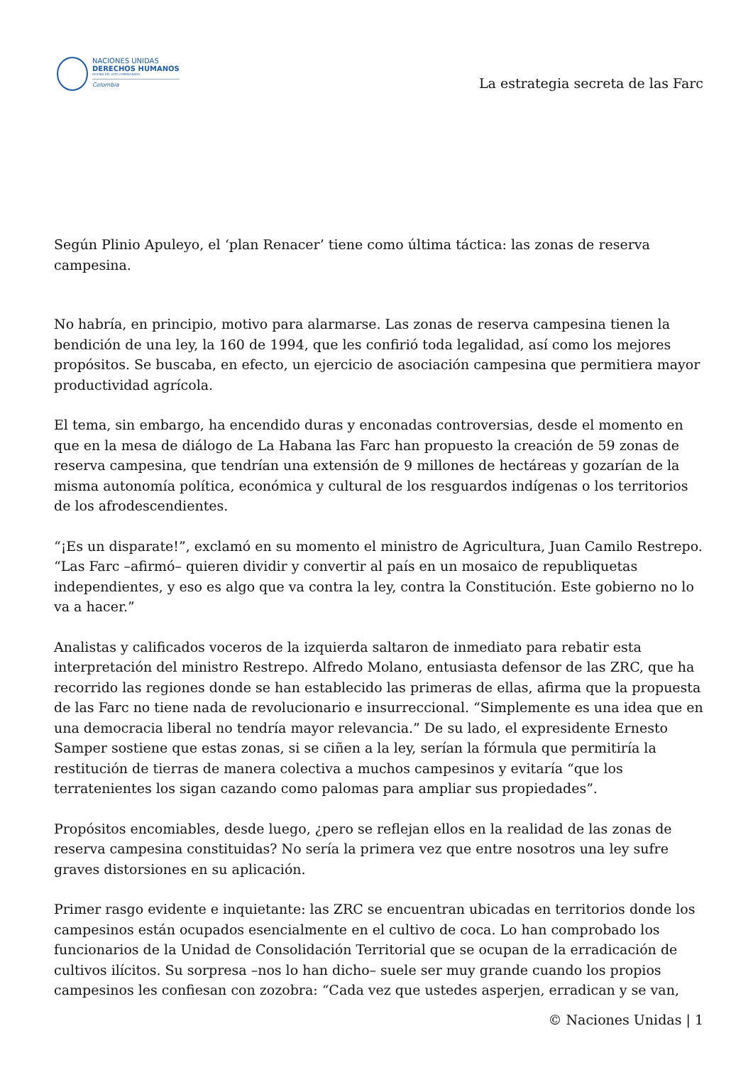NACIONES UNIDAS
DERECHOS HUMANOS
OFICINA DEL ALTO COMISIONADO
Colombia
La estrategia secreta de las Farc
Según Plinio Apuleyo, el ‘plan Renacer’ tiene como última táctica: las zonas de reserva campesina.
No habría, en principio, motivo para alarmarse. Las zonas de reserva campesina tienen la bendición de una ley, la 160 de 1994, que les confirió toda legalidad, así como los mejores propósitos. Se buscaba, en efecto, un ejercicio de asociación campesina que permitiera mayor productividad agrícola.
El tema, sin embargo, ha encendido duras y enconadas controversias, desde el momento en que en la mesa de diálogo de La Habana las Farc han propuesto la creación de 59 zonas de reserva campesina, que tendrían una extensión de 9 millones de hectáreas y gozarían de la misma autonomía política, económica y cultural de los resguardos indígenas o los territorios de los afrodescendientes.
“¡Es un disparate!”, exclamó en su momento el ministro de Agricultura, Juan Camilo Restrepo. “Las Farc –afirmó– quieren dividir y convertir al país en un mosaico de republiquetas independientes, y eso es algo que va contra la ley, contra la Constitución. Este gobierno no lo va a hacer.”
Analistas y calificados voceros de la izquierda saltaron de inmediato para rebatir esta interpretación del ministro Restrepo. Alfredo Molano, entusiasta defensor de las ZRC, que ha recorrido las regiones donde se han establecido las primeras de ellas, afirma que la propuesta de las Farc no tiene nada de revolucionario e insurreccional. “Simplemente es una idea que en una democracia liberal no tendría mayor relevancia.” De su lado, el expresidente Ernesto Samper sostiene que estas zonas, si se ciñen a la ley, serían la fórmula que permitiría la restitución de tierras de manera colectiva a muchos campesinos y evitaría “que los terratenientes los sigan cazando como palomas para ampliar sus propiedades”.
Propósitos encomiables, desde luego, ¿pero se reflejan ellos en la realidad de las zonas de reserva campesina constituidas? No sería la primera vez que entre nosotros una ley sufre graves distorsiones en su aplicación.
Primer rasgo evidente e inquietante: las ZRC se encuentran ubicadas en territorios donde los campesinos están ocupados esencialmente en el cultivo de coca. Lo han comprobado los funcionarios de la Unidad de Consolidación Territorial que se ocupan de la erradicación de cultivos ilícitos. Su sorpresa –nos lo han dicho– suele ser muy grande cuando los propios campesinos les confiesan con zozobra: “Cada vez que ustedes asperjen, erradican y se van,
© Naciones Unidas | 1